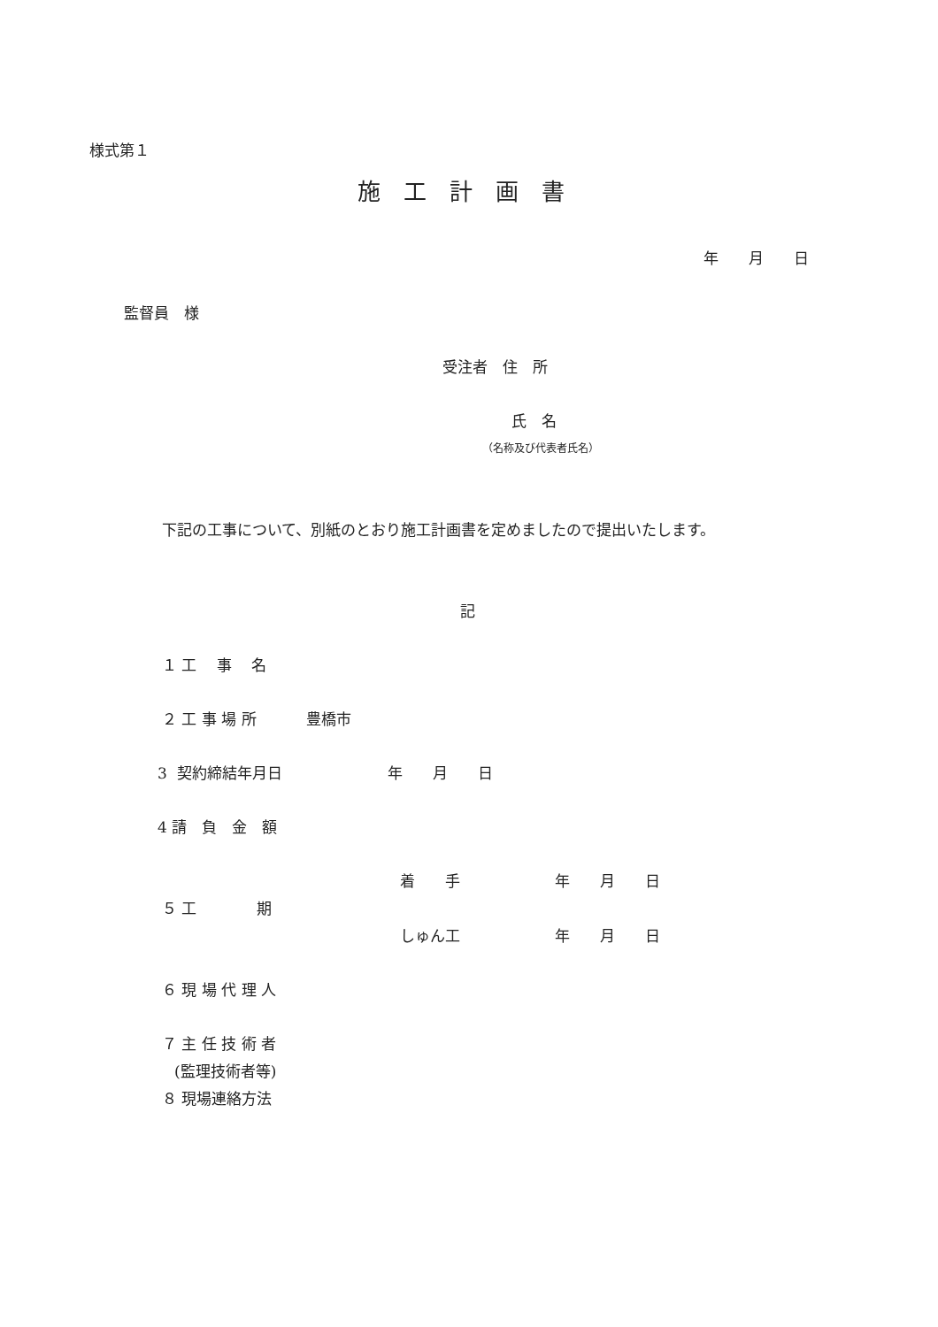様式第１
施　工　計　画　書
年　　月　　日
監督員　様
受注者　住　所
氏　名
（名称及び代表者氏名）
下記の工事について、別紙のとおり施工計画書を定めましたので提出いたします。
記
１ 工　 事　 名
２ 工 事 場 所　　　 豊橋市
3 契約締結年月日　　　　　　　年　　月　　日
4 請　負　金　額
着　　手　　　　　　 年　　月　　日
５ 工　　　　期
しゅん工　　　　　　 年　　月　　日
６ 現 場 代 理 人
７ 主 任 技 術 者
(監理技術者等)
８ 現場連絡方法